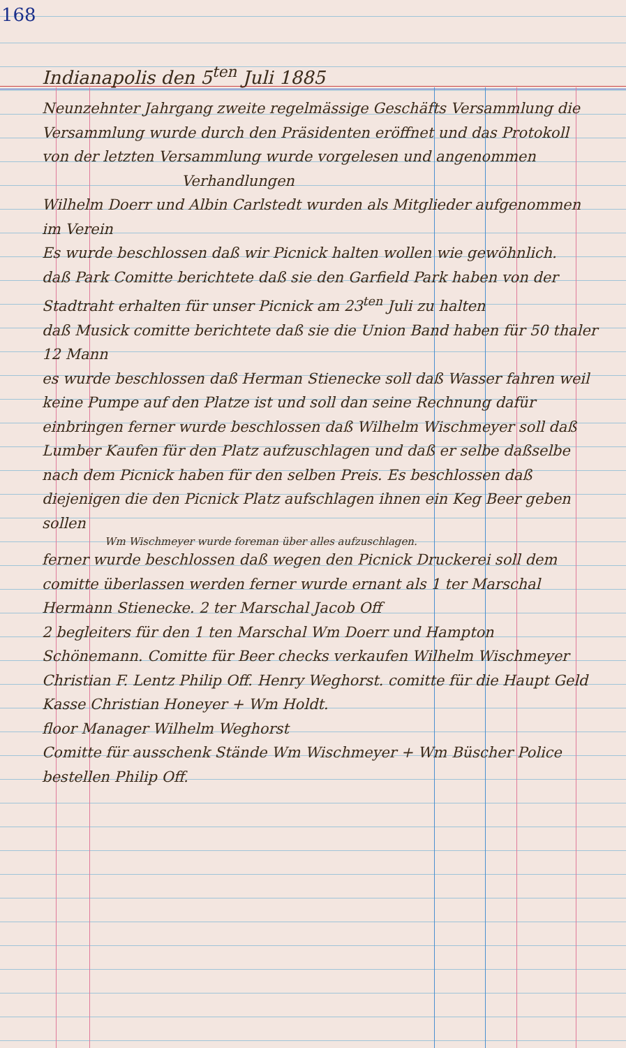168
Indianapolis den 5<sup>ten</sup> Juli 1885
Neunzehnter Jahrgang zweite regelmässige Geschäfts Versammlung die Versammlung wurde durch den Präsidenten eröffnet und das Protokoll von der letzten Versammlung wurde vorgelesen und angenommen
Verhandlungen
Wilhelm Doerr und Albin Carlstedt wurden als Mitglieder aufgenommen im Verein
Es wurde beschlossen daß wir Picnick halten wollen wie gewöhnlich.
daß Park Comitte berichtete daß sie den Garfield Park haben von der Stadtraht erhalten für unser Picnick am 23<sup>ten</sup> Juli zu halten
daß Musick comitte berichtete daß sie die Union Band haben für 50 thaler 12 Mann
es wurde beschlossen daß Herman Stienecke soll daß Wasser fahren weil keine Pumpe auf den Platze ist und soll dan seine Rechnung dafür einbringen ferner wurde beschlossen daß Wilhelm Wischmeyer soll daß Lumber Kaufen für den Platz aufzuschlagen und daß er selbe daßselbe nach dem Picnick haben für den selben Preis. Es beschlossen daß diejenigen die den Picnick Platz aufschlagen ihnen ein Keg Beer geben sollen
Wm Wischmeyer wurde foreman über alles aufzuschlagen.
ferner wurde beschlossen daß wegen den Picnick Druckerei soll dem comitte überlassen werden ferner wurde ernant als 1 ter Marschal Hermann Stienecke. 2 ter Marschal Jacob Off
2 begleiters für den 1 ten Marschal Wm Doerr und Hampton Schönemann. Comitte für Beer checks verkaufen Wilhelm Wischmeyer Christian F. Lentz Philip Off. Henry Weghorst. comitte für die Haupt Geld Kasse Christian Honeyer + Wm Holdt.
floor Manager Wilhelm Weghorst
Comitte für ausschenk Stände Wm Wischmeyer + Wm Büscher Police bestellen Philip Off.